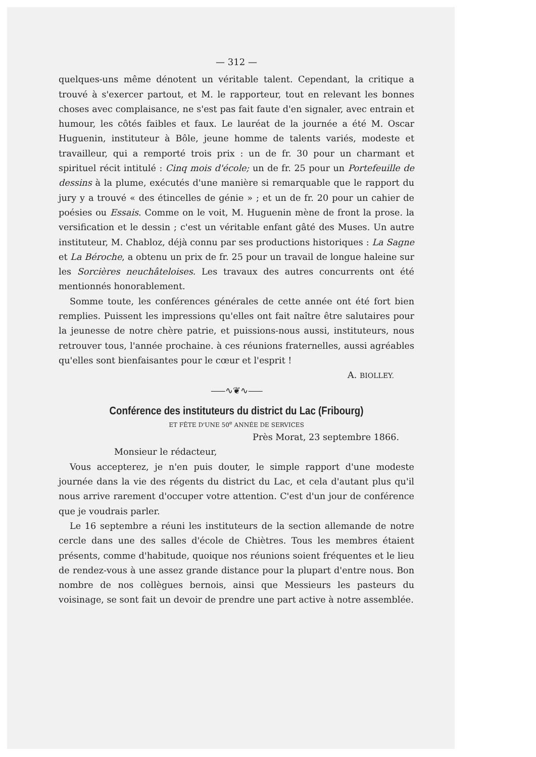— 312 —
quelques-uns même dénotent un véritable talent. Cependant, la critique a trouvé à s'exercer partout, et M. le rapporteur, tout en relevant les bonnes choses avec complaisance, ne s'est pas fait faute d'en signaler, avec entrain et humour, les côtés faibles et faux. Le lauréat de la journée a été M. Oscar Huguenin, instituteur à Bôle, jeune homme de talents variés, modeste et travailleur, qui a remporté trois prix : un de fr. 30 pour un charmant et spirituel récit intitulé : Cinq mois d'école; un de fr. 25 pour un Portefeuille de dessins à la plume, exécutés d'une manière si remarquable que le rapport du jury y a trouvé « des étincelles de génie » ; et un de fr. 20 pour un cahier de poésies ou Essais. Comme on le voit, M. Huguenin mène de front la prose. la versification et le dessin ; c'est un véritable enfant gâté des Muses. Un autre instituteur, M. Chabloz, déjà connu par ses productions historiques : La Sagne et La Béroche, a obtenu un prix de fr. 25 pour un travail de longue haleine sur les Sorcières neuchâteloises. Les travaux des autres concurrents ont été mentionnés honorablement.
Somme toute, les conférences générales de cette année ont été fort bien remplies. Puissent les impressions qu'elles ont fait naître être salutaires pour la jeunesse de notre chère patrie, et puissions-nous aussi, instituteurs, nous retrouver tous, l'année prochaine. à ces réunions fraternelles, aussi agréables qu'elles sont bienfaisantes pour le cœur et l'esprit !
A. BIOLLEY.
⸺∿❦∿⸺
Conférence des instituteurs du district du Lac (Fribourg)
ET FÊTE D'UNE 50<sup>e</sup> ANNÉE DE SERVICES
Près Morat, 23 septembre 1866.
Monsieur le rédacteur,
Vous accepterez, je n'en puis douter, le simple rapport d'une modeste journée dans la vie des régents du district du Lac, et cela d'autant plus qu'il nous arrive rarement d'occuper votre attention. C'est d'un jour de conférence que je voudrais parler.
Le 16 septembre a réuni les instituteurs de la section allemande de notre cercle dans une des salles d'école de Chiètres. Tous les membres étaient présents, comme d'habitude, quoique nos réunions soient fréquentes et le lieu de rendez-vous à une assez grande distance pour la plupart d'entre nous. Bon nombre de nos collègues bernois, ainsi que Messieurs les pasteurs du voisinage, se sont fait un devoir de prendre une part active à notre assemblée.